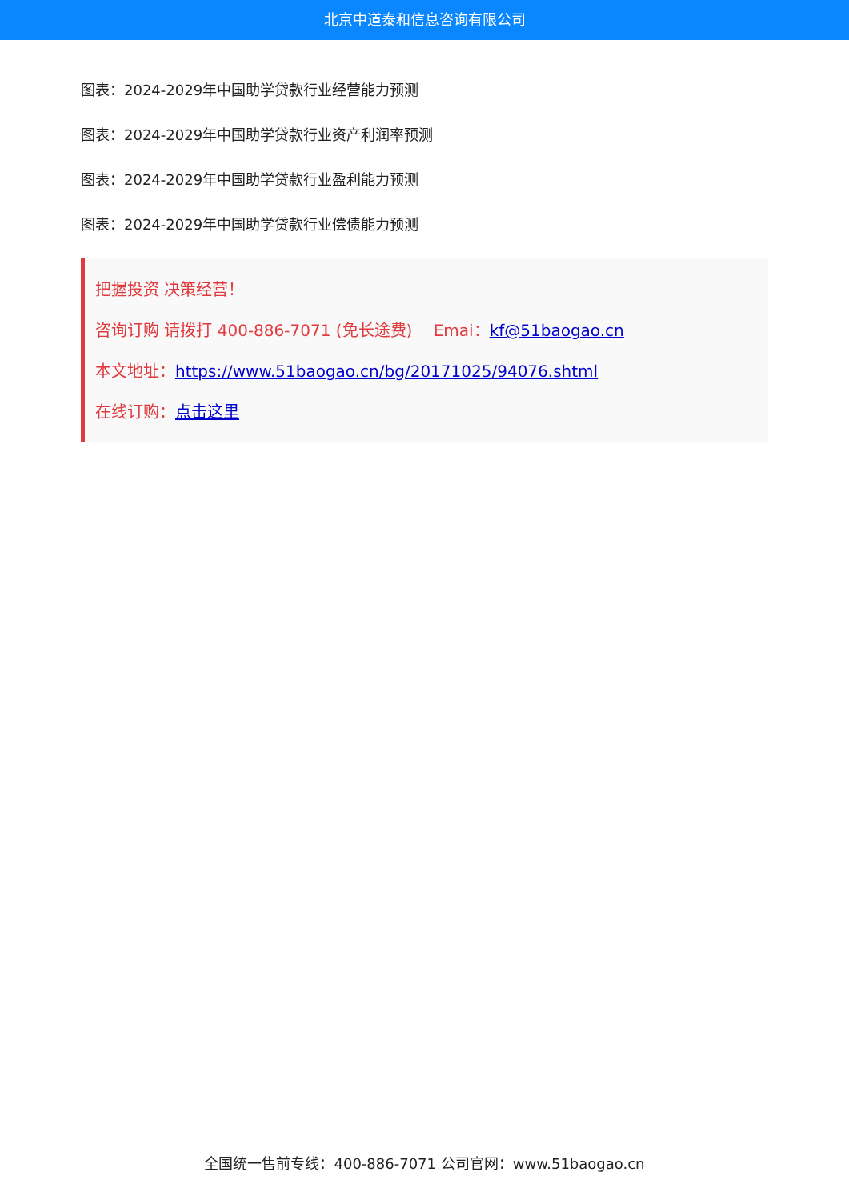北京中道泰和信息咨询有限公司
图表：2024-2029年中国助学贷款行业经营能力预测
图表：2024-2029年中国助学贷款行业资产利润率预测
图表：2024-2029年中国助学贷款行业盈利能力预测
图表：2024-2029年中国助学贷款行业偿债能力预测
把握投资 决策经营！
咨询订购 请拨打 400-886-7071 (免长途费)　 Emai：kf@51baogao.cn
本文地址：https://www.51baogao.cn/bg/20171025/94076.shtml
在线订购：点击这里
全国统一售前专线：400-886-7071 公司官网：www.51baogao.cn